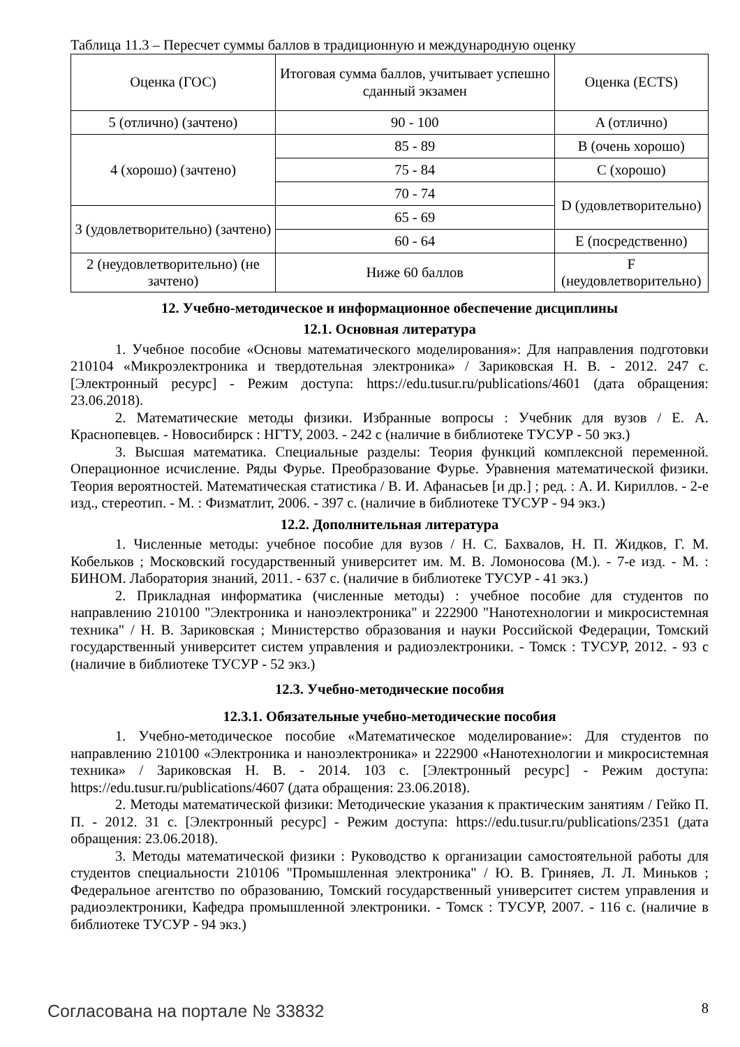Таблица 11.3 – Пересчет суммы баллов в традиционную и международную оценку
| Оценка (ГОС) | Итоговая сумма баллов, учитывает успешно сданный экзамен | Оценка (ECTS) |
| 5 (отлично) (зачтено) | 90 - 100 | A (отлично) |
| 4 (хорошо) (зачтено) | 85 - 89 | B (очень хорошо) |
| | 75 - 84 | C (хорошо) |
| | 70 - 74 | D (удовлетворительно) |
| 3 (удовлетворительно) (зачтено) | 65 - 69 | |
| | 60 - 64 | E (посредственно) |
| 2 (неудовлетворительно) (не зачтено) | Ниже 60 баллов | F (неудовлетворительно) |
12. Учебно-методическое и информационное обеспечение дисциплины
12.1. Основная литература
1. Учебное пособие «Основы математического моделирования»: Для направления подготовки 210104 «Микроэлектроника и твердотельная электроника» / Зариковская Н. В. - 2012. 247 с. [Электронный ресурс] - Режим доступа: https://edu.tusur.ru/publications/4601 (дата обращения: 23.06.2018).
2. Математические методы физики. Избранные вопросы : Учебник для вузов / Е. А. Краснопевцев. - Новосибирск : НГТУ, 2003. - 242 с (наличие в библиотеке ТУСУР - 50 экз.)
3. Высшая математика. Специальные разделы: Теория функций комплексной переменной. Операционное исчисление. Ряды Фурье. Преобразование Фурье. Уравнения математической физики. Теория вероятностей. Математическая статистика / В. И. Афанасьев [и др.] ; ред. : А. И. Кириллов. - 2-е изд., стереотип. - М. : Физматлит, 2006. - 397 с. (наличие в библиотеке ТУСУР - 94 экз.)
12.2. Дополнительная литература
1. Численные методы: учебное пособие для вузов / Н. С. Бахвалов, Н. П. Жидков, Г. М. Кобельков ; Московский государственный университет им. М. В. Ломоносова (М.). - 7-е изд. - М. : БИНОМ. Лаборатория знаний, 2011. - 637 с. (наличие в библиотеке ТУСУР - 41 экз.)
2. Прикладная информатика (численные методы) : учебное пособие для студентов по направлению 210100 "Электроника и наноэлектроника" и 222900 "Нанотехнологии и микросистемная техника" / Н. В. Зариковская ; Министерство образования и науки Российской Федерации, Томский государственный университет систем управления и радиоэлектроники. - Томск : ТУСУР, 2012. - 93 с (наличие в библиотеке ТУСУР - 52 экз.)
12.3. Учебно-методические пособия
12.3.1. Обязательные учебно-методические пособия
1. Учебно-методическое пособие «Математическое моделирование»: Для студентов по направлению 210100 «Электроника и наноэлектроника» и 222900 «Нанотехнологии и микросистемная техника» / Зариковская Н. В. - 2014. 103 с. [Электронный ресурс] - Режим доступа: https://edu.tusur.ru/publications/4607 (дата обращения: 23.06.2018).
2. Методы математической физики: Методические указания к практическим занятиям / Гейко П. П. - 2012. 31 с. [Электронный ресурс] - Режим доступа: https://edu.tusur.ru/publications/2351 (дата обращения: 23.06.2018).
3. Методы математической физики : Руководство к организации самостоятельной работы для студентов специальности 210106 "Промышленная электроника" / Ю. В. Гриняев, Л. Л. Миньков ; Федеральное агентство по образованию, Томский государственный университет систем управления и радиоэлектроники, Кафедра промышленной электроники. - Томск : ТУСУР, 2007. - 116 с. (наличие в библиотеке ТУСУР - 94 экз.)
Согласована на портале № 33832 8